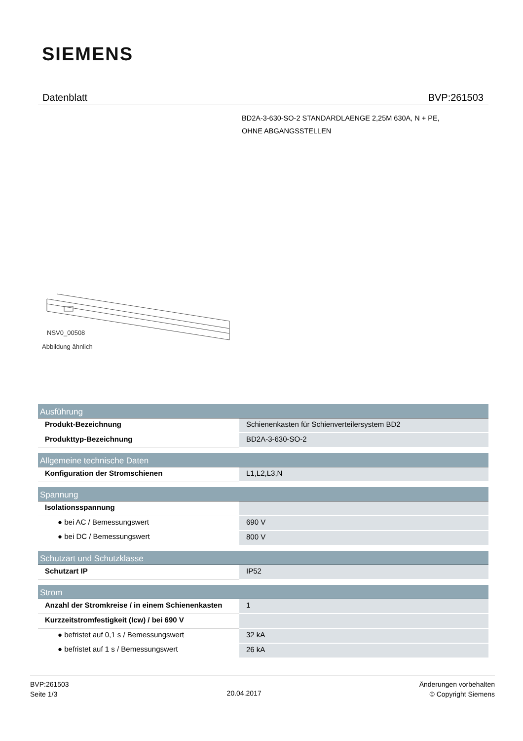SIEMENS
Datenblatt BVP:261503
BD2A-3-630-SO-2 STANDARDLAENGE 2,25M 630A, N + PE,
OHNE ABGANGSSTELLEN
NSV0_00508
Abbildung ähnlich
| Ausführung | |
| --- | --- |
| Produkt-Bezeichnung | Schienenkasten für Schienverteilersystem BD2 |
| Produkttyp-Bezeichnung | BD2A-3-630-SO-2 |
| Allgemeine technische Daten | |
| Konfiguration der Stromschienen | L1,L2,L3,N |
| Spannung | |
| Isolationsspannung | |
| ● bei AC / Bemessungswert | 690 V |
| ● bei DC / Bemessungswert | 800 V |
| Schutzart und Schutzklasse | |
| Schutzart IP | IP52 |
| Strom | |
| Anzahl der Stromkreise / in einem Schienenkasten | 1 |
| Kurzzeitstromfestigkeit (Icw) / bei 690 V | |
| ● befristet auf 0,1 s / Bemessungswert | 32 kA |
| ● befristet auf 1 s / Bemessungswert | 26 kA |
BVP:261503
Seite 1/3
20.04.2017
Änderungen vorbehalten
© Copyright Siemens